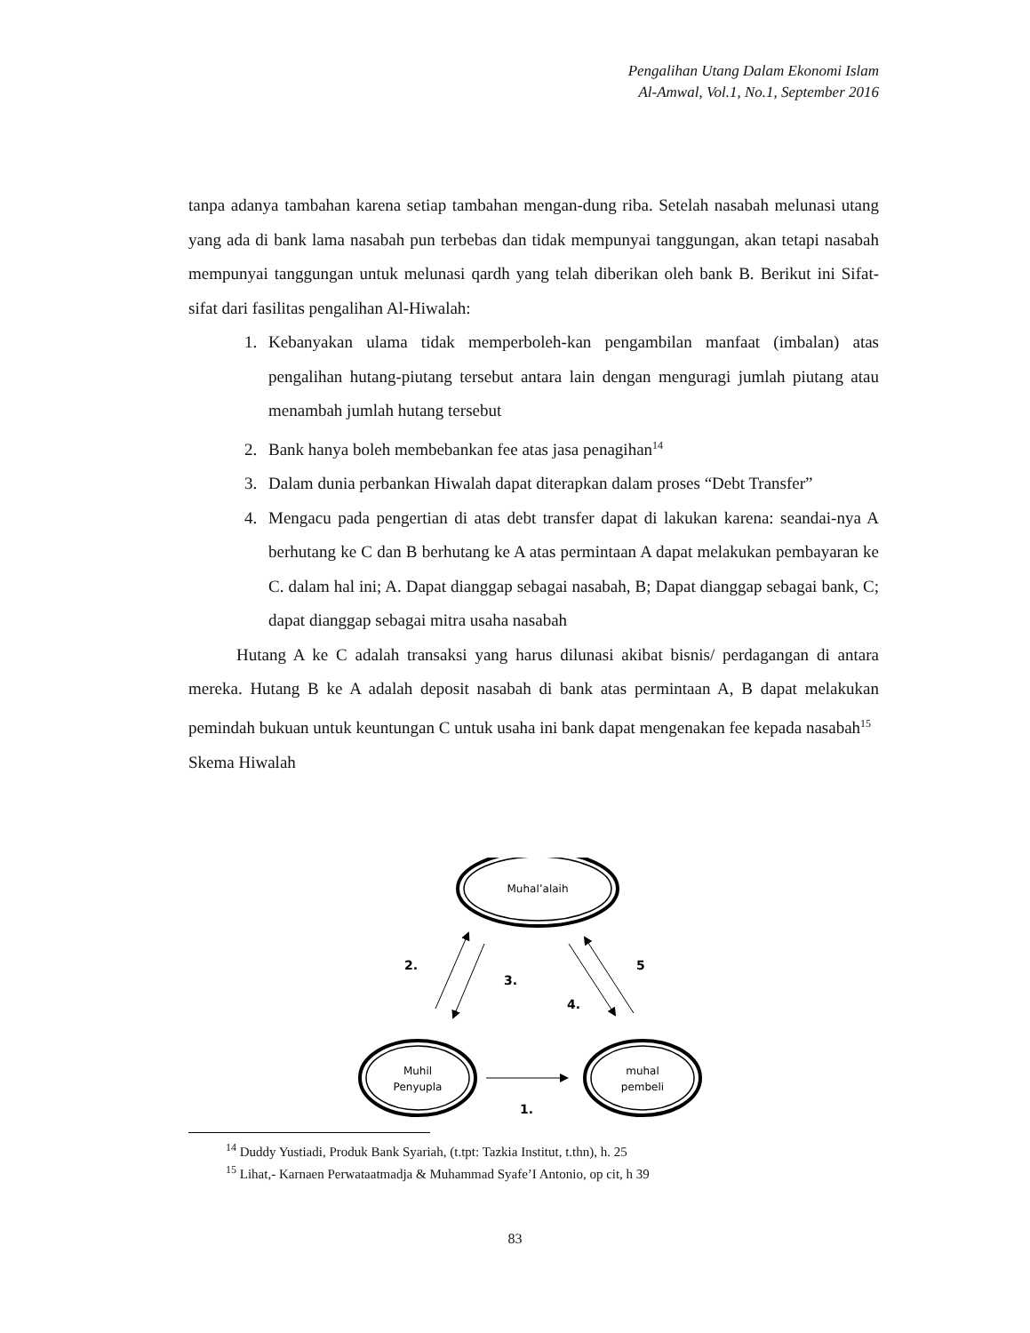Pengalihan Utang Dalam Ekonomi Islam
Al-Amwal, Vol.1, No.1, September 2016
tanpa adanya tambahan karena setiap tambahan mengan-dung riba. Setelah nasabah melunasi utang yang ada di bank lama nasabah pun terbebas dan tidak mempunyai tanggungan, akan tetapi nasabah mempunyai tanggungan untuk melunasi qardh yang telah diberikan oleh bank B. Berikut ini Sifat-sifat dari fasilitas pengalihan Al-Hiwalah:
1. Kebanyakan ulama tidak memperboleh-kan pengambilan manfaat (imbalan) atas pengalihan hutang-piutang tersebut antara lain dengan menguragi jumlah piutang atau menambah jumlah hutang tersebut
2. Bank hanya boleh membebankan fee atas jasa penagihan<sup>14</sup>
3. Dalam dunia perbankan Hiwalah dapat diterapkan dalam proses “Debt Transfer”
4. Mengacu pada pengertian di atas debt transfer dapat di lakukan karena: seandai-nya A berhutang ke C dan B berhutang ke A atas permintaan A dapat melakukan pembayaran ke C. dalam hal ini; A. Dapat dianggap sebagai nasabah, B; Dapat dianggap sebagai bank, C; dapat dianggap sebagai mitra usaha nasabah
Hutang A ke C adalah transaksi yang harus dilunasi akibat bisnis/ perdagangan di antara mereka. Hutang B ke A adalah deposit nasabah di bank atas permintaan A, B dapat melakukan pemindah bukuan untuk keuntungan C untuk usaha ini bank dapat mengenakan fee kepada nasabah<sup>15</sup>
Skema Hiwalah
Muhal’alaih
Muhil
Penyupla
muhal
pembeli
2.
3.
4.
5
1.
<sup>14</sup> Duddy Yustiadi, Produk Bank Syariah, (t.tpt: Tazkia Institut, t.thn), h. 25
<sup>15</sup> Lihat,- Karnaen Perwataatmadja & Muhammad Syafe’I Antonio, op cit, h 39
83